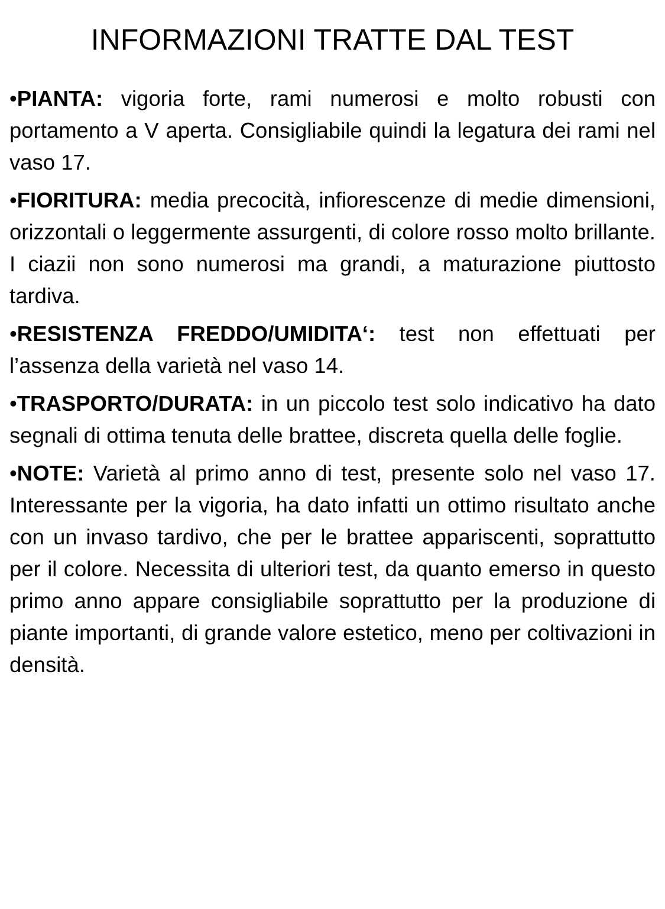INFORMAZIONI TRATTE DAL TEST
•PIANTA: vigoria forte, rami numerosi e molto robusti con portamento a V aperta. Consigliabile quindi la legatura dei rami nel vaso 17.
•FIORITURA: media precocità, infiorescenze di medie dimensioni, orizzontali o leggermente assurgenti, di colore rosso molto brillante. I ciazii non sono numerosi ma grandi, a maturazione piuttosto tardiva.
•RESISTENZA FREDDO/UMIDITA‘: test non effettuati per l’assenza della varietà nel vaso 14.
•TRASPORTO/DURATA: in un piccolo test solo indicativo ha dato segnali di ottima tenuta delle brattee, discreta quella delle foglie.
•NOTE: Varietà al primo anno di test, presente solo nel vaso 17. Interessante per la vigoria, ha dato infatti un ottimo risultato anche con un invaso tardivo, che per le brattee appariscenti, soprattutto per il colore. Necessita di ulteriori test, da quanto emerso in questo primo anno appare consigliabile soprattutto per la produzione di piante importanti, di grande valore estetico, meno per coltivazioni in densità.